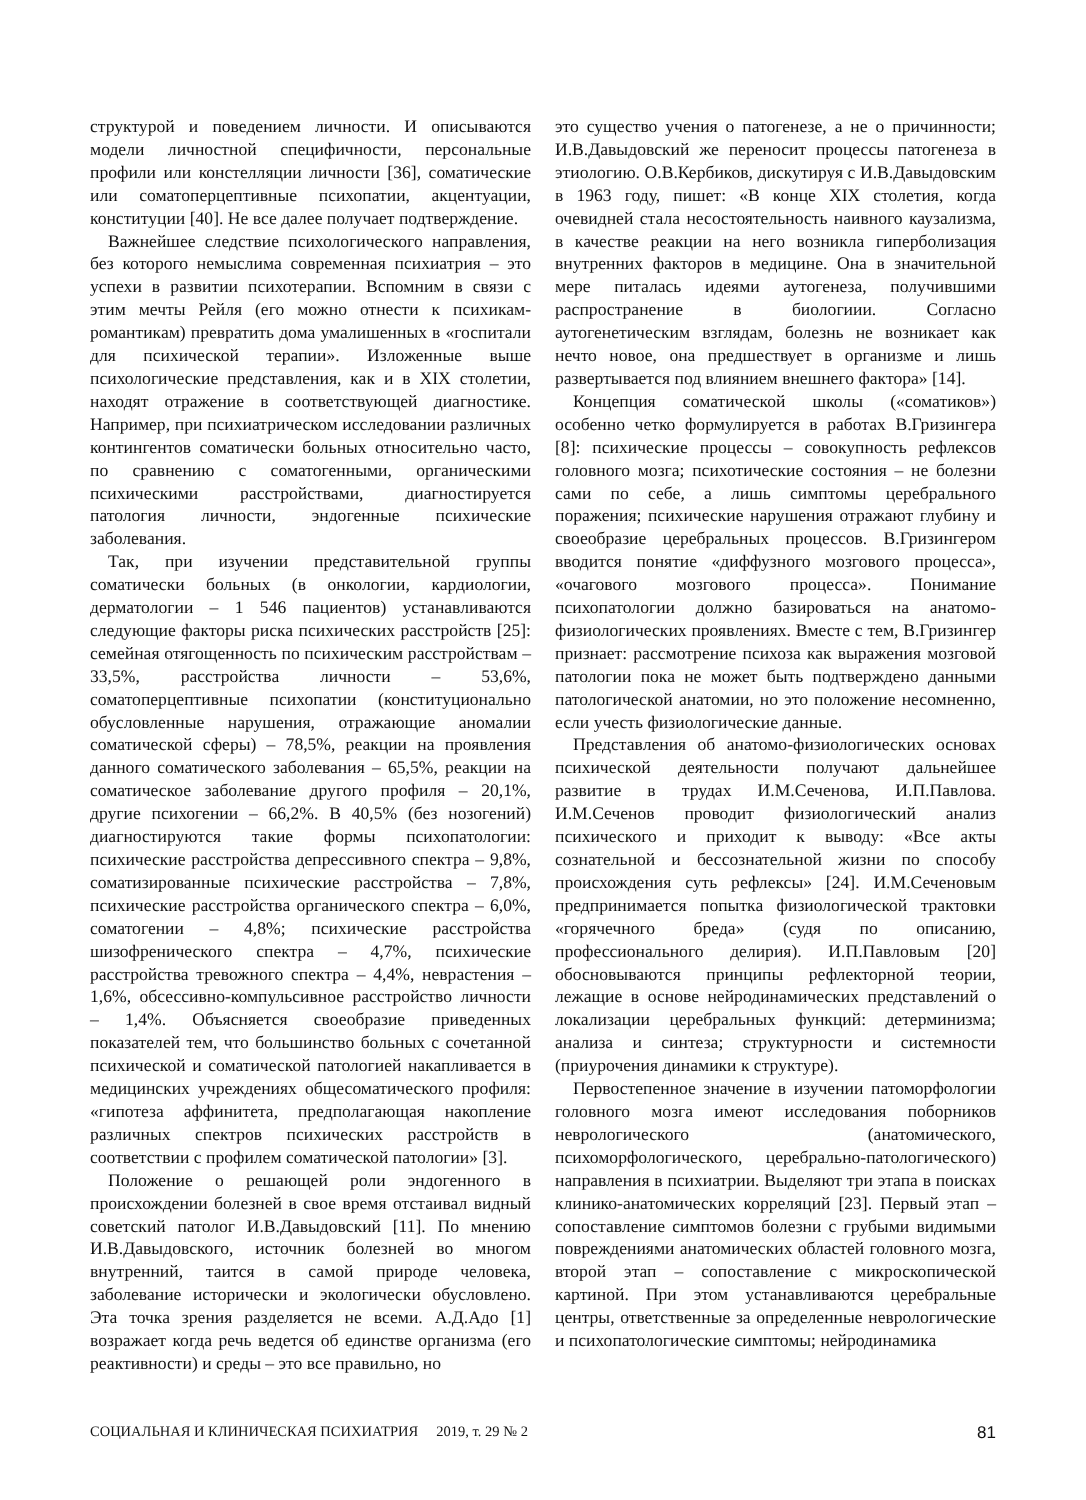структурой и поведением личности. И описываются модели личностной специфичности, персональные профили или констелляции личности [36], соматические или соматоперцептивные психопатии, акцентуации, конституции [40]. Не все далее получает подтверждение.
Важнейшее следствие психологического направления, без которого немыслима современная психиатрия – это успехи в развитии психотерапии. Вспомним в связи с этим мечты Рейля (его можно отнести к психикам-романтикам) превратить дома умалишенных в «госпитали для психической терапии». Изложенные выше психологические представления, как и в XIX столетии, находят отражение в соответствующей диагностике. Например, при психиатрическом исследовании различных контингентов соматически больных относительно часто, по сравнению с соматогенными, органическими психическими расстройствами, диагностируется патология личности, эндогенные психические заболевания.
Так, при изучении представительной группы соматически больных (в онкологии, кардиологии, дерматологии – 1 546 пациентов) устанавливаются следующие факторы риска психических расстройств [25]: семейная отягощенность по психическим расстройствам – 33,5%, расстройства личности – 53,6%, соматоперцептивные психопатии (конституционально обусловленные нарушения, отражающие аномалии соматической сферы) – 78,5%, реакции на проявления данного соматического заболевания – 65,5%, реакции на соматическое заболевание другого профиля – 20,1%, другие психогении – 66,2%. В 40,5% (без нозогений) диагностируются такие формы психопатологии: психические расстройства депрессивного спектра – 9,8%, соматизированные психические расстройства – 7,8%, психические расстройства органического спектра – 6,0%, соматогении – 4,8%; психические расстройства шизофренического спектра – 4,7%, психические расстройства тревожного спектра – 4,4%, неврастения – 1,6%, обсессивно-компульсивное расстройство личности – 1,4%. Объясняется своеобразие приведенных показателей тем, что большинство больных с сочетанной психической и соматической патологией накапливается в медицинских учреждениях общесоматического профиля: «гипотеза аффинитета, предполагающая накопление различных спектров психических расстройств в соответствии с профилем соматической патологии» [3].
Положение о решающей роли эндогенного в происхождении болезней в свое время отстаивал видный советский патолог И.В.Давыдовский [11]. По мнению И.В.Давыдовского, источник болезней во многом внутренний, таится в самой природе человека, заболевание исторически и экологически обусловлено. Эта точка зрения разделяется не всеми. А.Д.Адо [1] возражает когда речь ведется об единстве организма (его реактивности) и среды – это все правильно, но
это существо учения о патогенезе, а не о причинности; И.В.Давыдовский же переносит процессы патогенеза в этиологию. О.В.Кербиков, дискутируя с И.В.Давыдовским в 1963 году, пишет: «В конце XIX столетия, когда очевидней стала несостоятельность наивного каузализма, в качестве реакции на него возникла гиперболизация внутренних факторов в медицине. Она в значительной мере питалась идеями аутогенеза, получившими распространение в биологиии. Согласно аутогенетическим взглядам, болезнь не возникает как нечто новое, она предшествует в организме и лишь развертывается под влиянием внешнего фактора» [14].
Концепция соматической школы («соматиков») особенно четко формулируется в работах В.Гризингера [8]: психические процессы – совокупность рефлексов головного мозга; психотические состояния – не болезни сами по себе, а лишь симптомы церебрального поражения; психические нарушения отражают глубину и своеобразие церебральных процессов. В.Гризингером вводится понятие «диффузного мозгового процесса», «очагового мозгового процесса». Понимание психопатологии должно базироваться на анатомо-физиологических проявлениях. Вместе с тем, В.Гризингер признает: рассмотрение психоза как выражения мозговой патологии пока не может быть подтверждено данными патологической анатомии, но это положение несомненно, если учесть физиологические данные.
Представления об анатомо-физиологических основах психической деятельности получают дальнейшее развитие в трудах И.М.Сеченова, И.П.Павлова. И.М.Сеченов проводит физиологический анализ психического и приходит к выводу: «Все акты сознательной и бессознательной жизни по способу происхождения суть рефлексы» [24]. И.М.Сеченовым предпринимается попытка физиологической трактовки «горячечного бреда» (судя по описанию, профессионального делирия). И.П.Павловым [20] обосновываются принципы рефлекторной теории, лежащие в основе нейродинамических представлений о локализации церебральных функций: детерминизма; анализа и синтеза; структурности и системности (приурочения динамики к структуре).
Первостепенное значение в изучении патоморфологии головного мозга имеют исследования поборников неврологического (анатомического, психоморфологического, церебрально-патологического) направления в психиатрии. Выделяют три этапа в поисках клинико-анатомических корреляций [23]. Первый этап – сопоставление симптомов болезни с грубыми видимыми повреждениями анатомических областей головного мозга, второй этап – сопоставление с микроскопической картиной. При этом устанавливаются церебральные центры, ответственные за определенные неврологические и психопатологические симптомы; нейродинамика
СОЦИАЛЬНАЯ И КЛИНИЧЕСКАЯ ПСИХИАТРИЯ 2019, т. 29 № 2 81